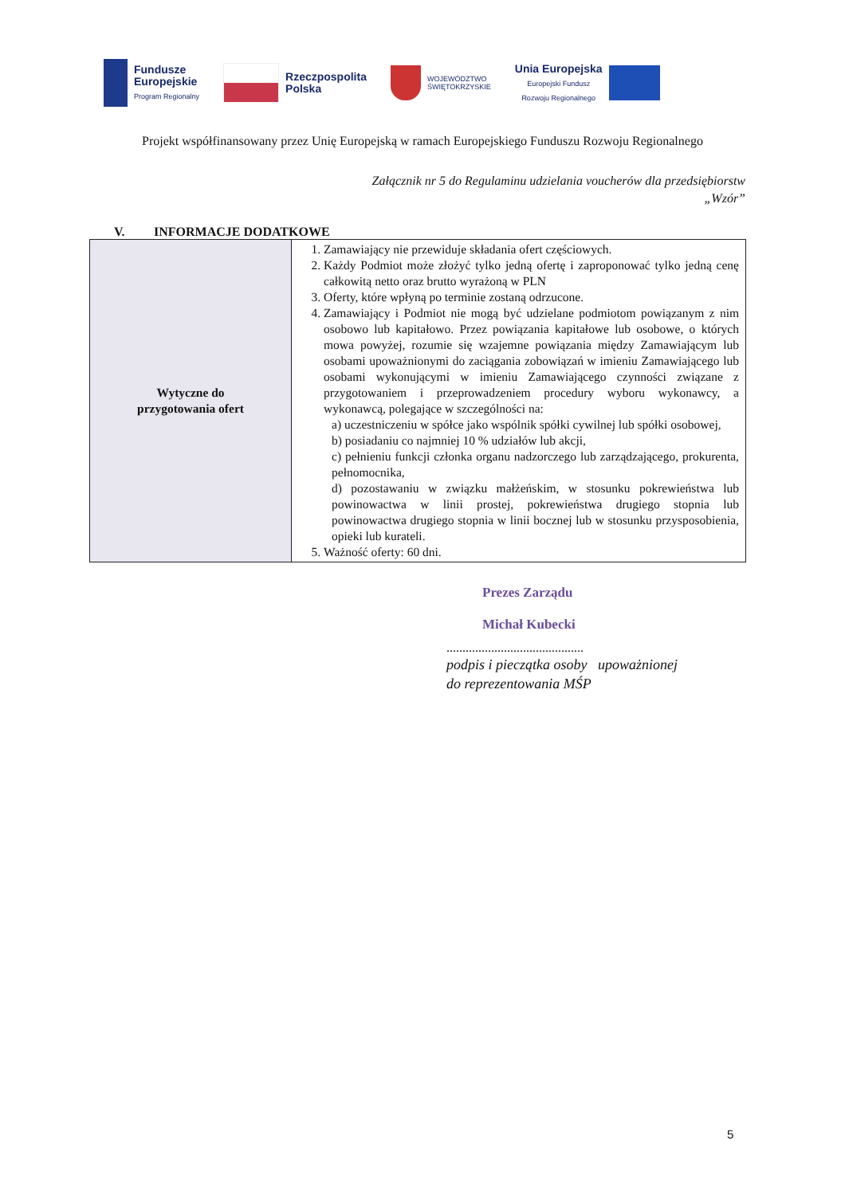Fundusze
Europejskie
Program Regionalny
Rzeczpospolita
Polska
WOJEWÓDZTWO
ŚWIĘTOKRZYSKIE
Unia Europejska
Europejski Fundusz
Rozwoju Regionalnego
Projekt współfinansowany przez Unię Europejską w ramach Europejskiego Funduszu Rozwoju Regionalnego
Załącznik nr 5 do Regulaminu udzielania voucherów dla przedsiębiorstw
„Wzór”
V. INFORMACJE DODATKOWE
| Wytyczne do przygotowania ofert | 1. Zamawiający nie przewiduje składania ofert częściowych. 2. Każdy Podmiot może złożyć tylko jedną ofertę i zaproponować tylko jedną cenę całkowitą netto oraz brutto wyrażoną w PLN 3. Oferty, które wpłyną po terminie zostaną odrzucone. 4. Zamawiający i Podmiot nie mogą być udzielane podmiotom powiązanym z nim osobowo lub kapitałowo. Przez powiązania kapitałowe lub osobowe, o których mowa powyżej, rozumie się wzajemne powiązania między Zamawiającym lub osobami upoważnionymi do zaciągania zobowiązań w imieniu Zamawiającego lub osobami wykonującymi w imieniu Zamawiającego czynności związane z przygotowaniem i przeprowadzeniem procedury wyboru wykonawcy, a wykonawcą, polegające w szczególności na: a) uczestniczeniu w spółce jako wspólnik spółki cywilnej lub spółki osobowej, b) posiadaniu co najmniej 10 % udziałów lub akcji, c) pełnieniu funkcji członka organu nadzorczego lub zarządzającego, prokurenta, pełnomocnika, d) pozostawaniu w związku małżeńskim, w stosunku pokrewieństwa lub powinowactwa w linii prostej, pokrewieństwa drugiego stopnia lub powinowactwa drugiego stopnia w linii bocznej lub w stosunku przysposobienia, opieki lub kurateli. 5. Ważność oferty: 60 dni. |
Prezes Zarządu
Michał Kubecki
...........................................
podpis i pieczątka osoby upoważnionej
do reprezentowania MŚP
5